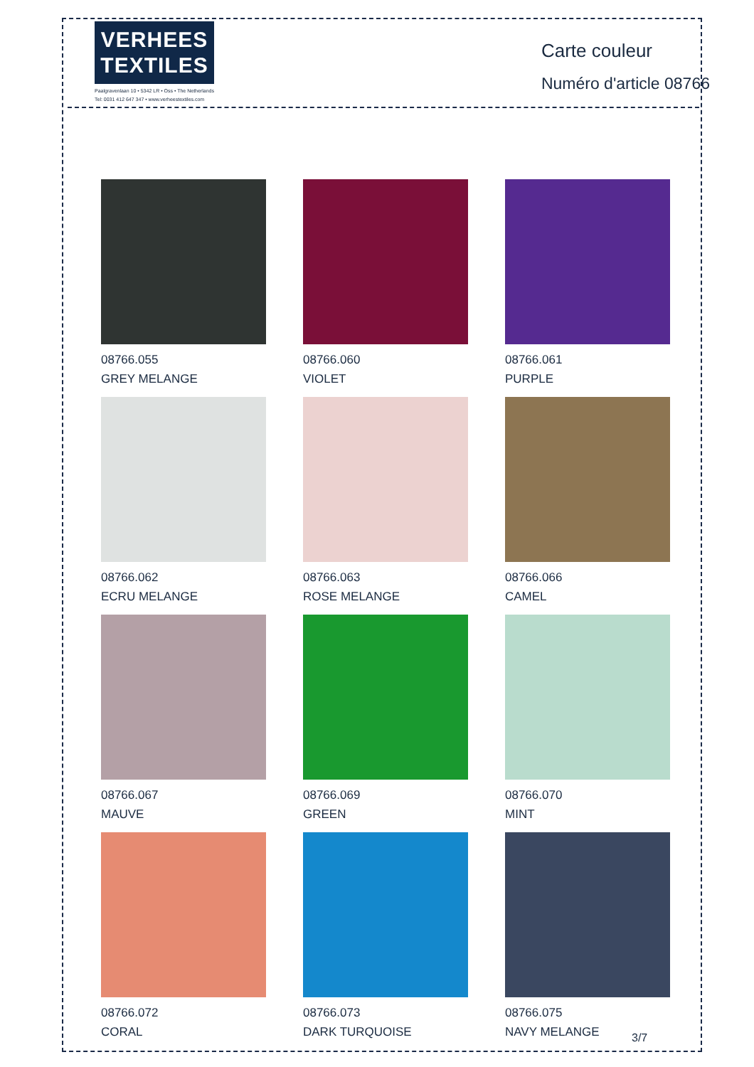VERHEES
TEXTILES
Paalgravenlaan 10 • 5342 LR • Oss • The Netherlands
Tel: 0031 412 647 347 • www.verheestextiles.com
Carte couleur
Numéro d'article 08766
08766.055
GREY MELANGE
08766.060
VIOLET
08766.061
PURPLE
08766.062
ECRU MELANGE
08766.063
ROSE MELANGE
08766.066
CAMEL
08766.067
MAUVE
08766.069
GREEN
08766.070
MINT
08766.072
CORAL
08766.073
DARK TURQUOISE
08766.075
NAVY MELANGE
3/7